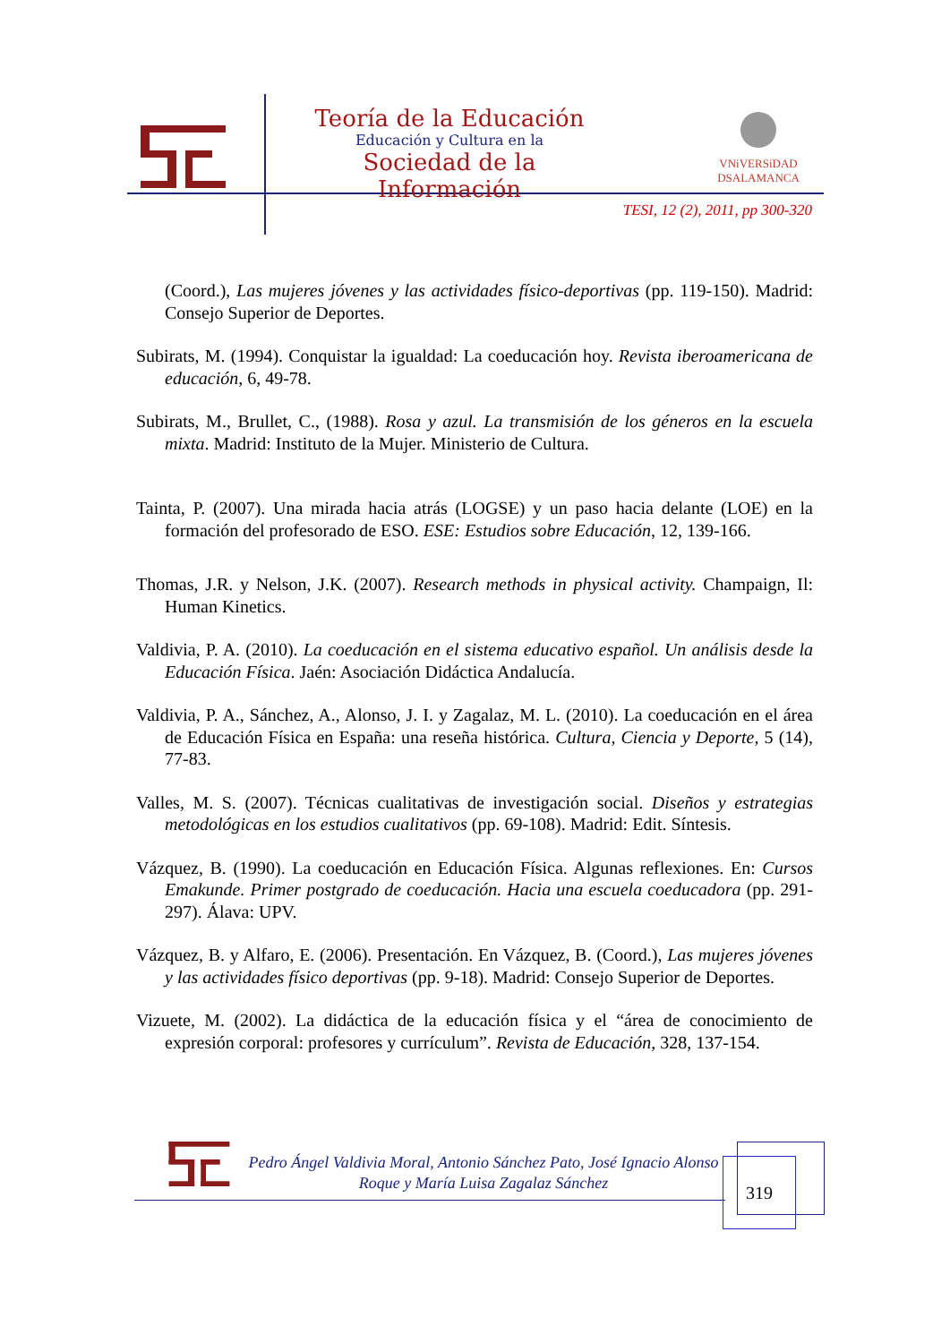Teoría de la Educación
Educación y Cultura en la
Sociedad de la Información
VNiVERSiDAD
DSALAMANCA
TESI, 12 (2), 2011, pp 300-320
(Coord.), Las mujeres jóvenes y las actividades físico-deportivas (pp. 119-150). Madrid: Consejo Superior de Deportes.
Subirats, M. (1994). Conquistar la igualdad: La coeducación hoy. Revista iberoamericana de educación, 6, 49-78.
Subirats, M., Brullet, C., (1988). Rosa y azul. La transmisión de los géneros en la escuela mixta. Madrid: Instituto de la Mujer. Ministerio de Cultura.
Tainta, P. (2007). Una mirada hacia atrás (LOGSE) y un paso hacia delante (LOE) en la formación del profesorado de ESO. ESE: Estudios sobre Educación, 12, 139-166.
Thomas, J.R. y Nelson, J.K. (2007). Research methods in physical activity. Champaign, Il: Human Kinetics.
Valdivia, P. A. (2010). La coeducación en el sistema educativo español. Un análisis desde la Educación Física. Jaén: Asociación Didáctica Andalucía.
Valdivia, P. A., Sánchez, A., Alonso, J. I. y Zagalaz, M. L. (2010). La coeducación en el área de Educación Física en España: una reseña histórica. Cultura, Ciencia y Deporte, 5 (14), 77-83.
Valles, M. S. (2007). Técnicas cualitativas de investigación social. Diseños y estrategias metodológicas en los estudios cualitativos (pp. 69-108). Madrid: Edit. Síntesis.
Vázquez, B. (1990). La coeducación en Educación Física. Algunas reflexiones. En: Cursos Emakunde. Primer postgrado de coeducación. Hacia una escuela coeducadora (pp. 291-297). Álava: UPV.
Vázquez, B. y Alfaro, E. (2006). Presentación. En Vázquez, B. (Coord.), Las mujeres jóvenes y las actividades físico deportivas (pp. 9-18). Madrid: Consejo Superior de Deportes.
Vizuete, M. (2002). La didáctica de la educación física y el “área de conocimiento de expresión corporal: profesores y currículum”. Revista de Educación, 328, 137-154.
Pedro Ángel Valdivia Moral, Antonio Sánchez Pato, José Ignacio Alonso Roque y María Luisa Zagalaz Sánchez
319